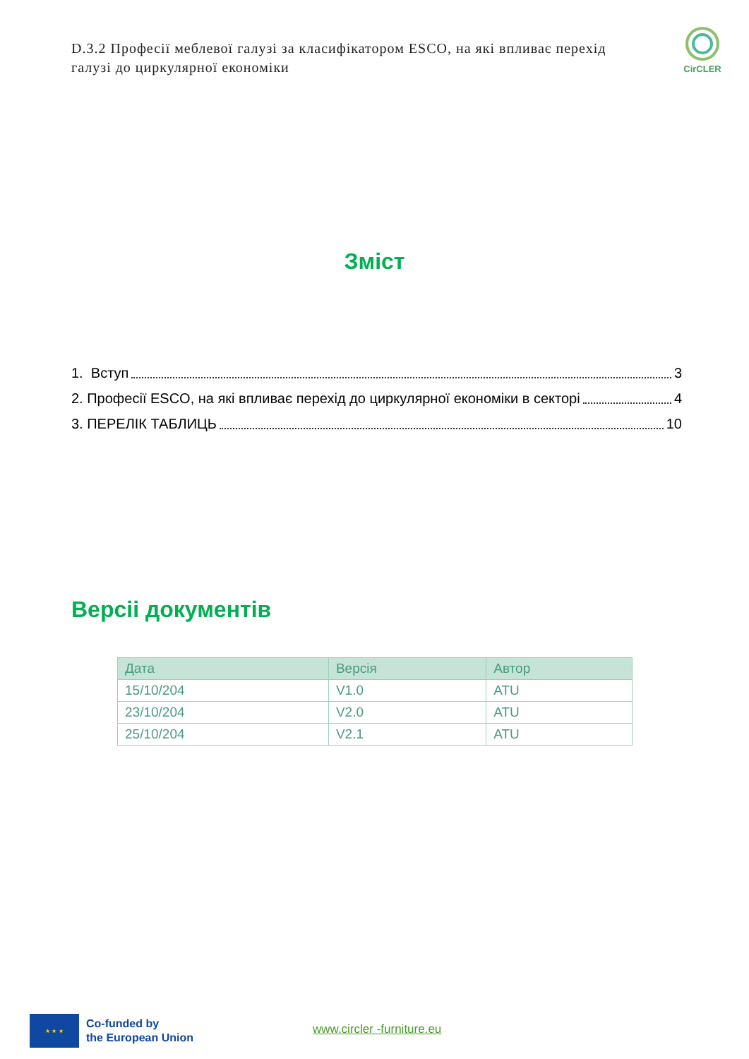D.3.2 Професії меблевої галузі за класифікатором ESCO, на які впливає перехід галузі до циркулярної економіки
CirCLER
Зміст
1. Вступ 3
2. Професії ESCO, на які впливає перехід до циркулярної економіки в секторі 4
3. ПЕРЕЛІК ТАБЛИЦЬ 10
Версіі документів
| Дата | Версія | Автор |
| --- | --- | --- |
| 15/10/204 | V1.0 | ATU |
| 23/10/204 | V2.0 | ATU |
| 25/10/204 | V2.1 | ATU |
★ ★ ★
Co-funded by
the European Union
www.circler -furniture.eu